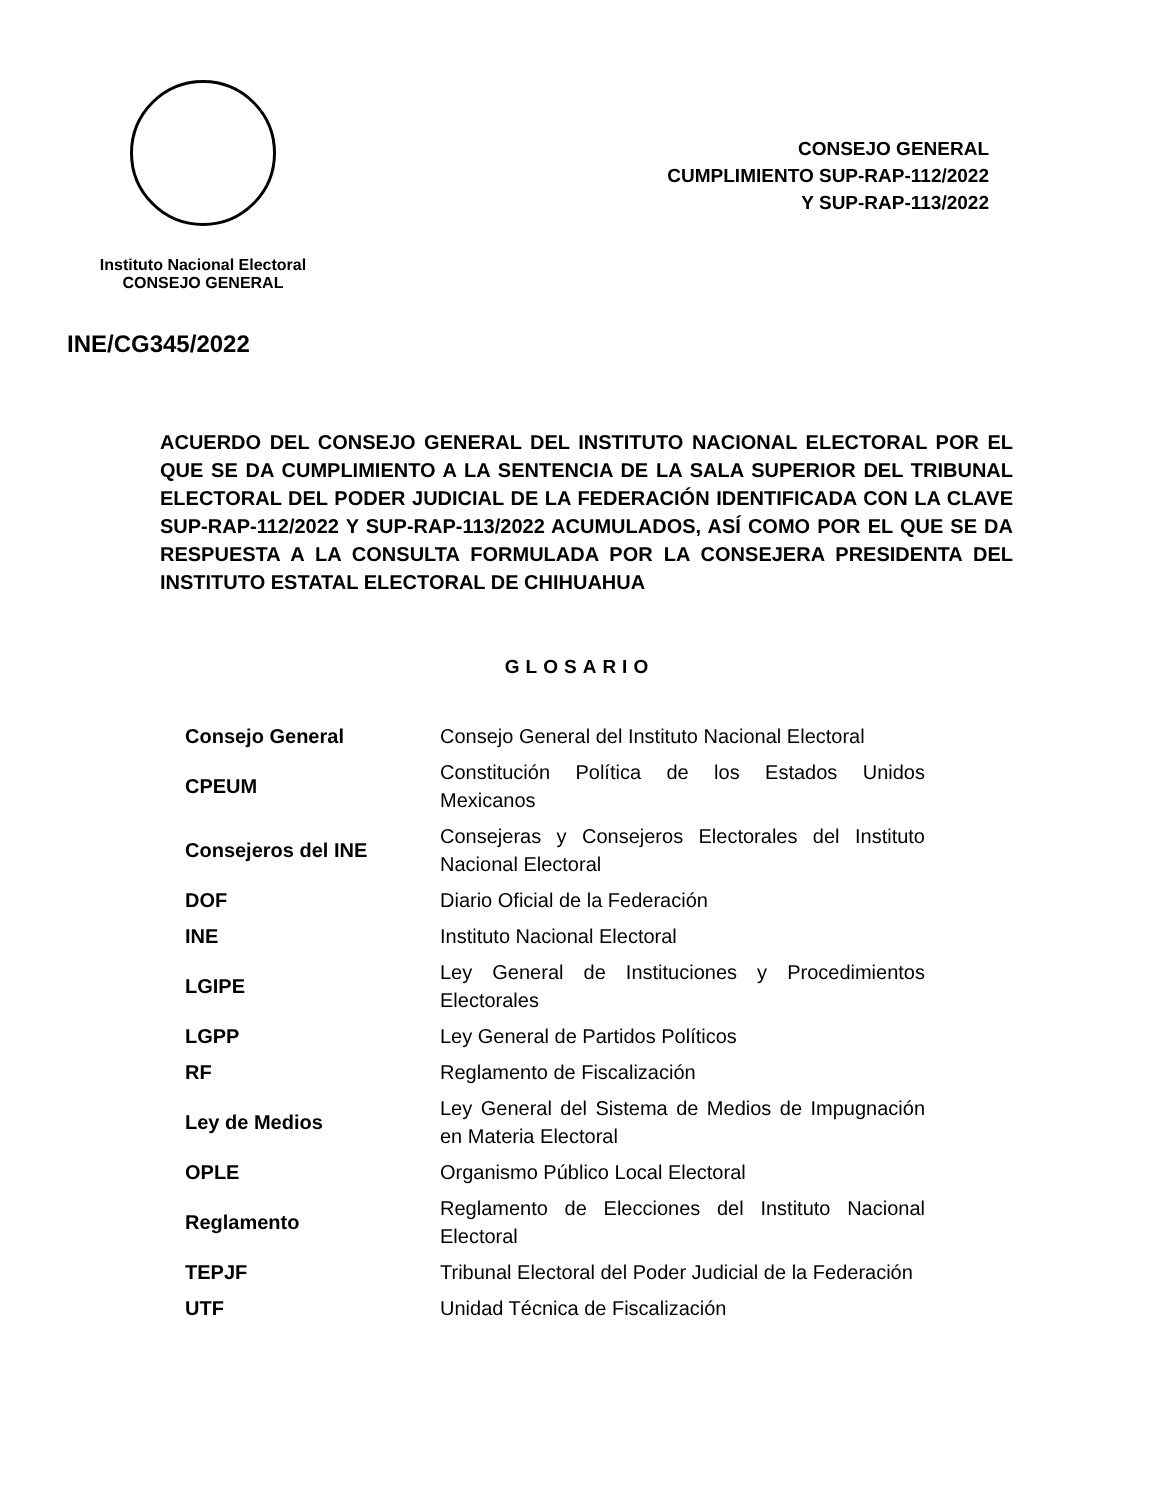Instituto Nacional Electoral
CONSEJO GENERAL
CONSEJO GENERAL
CUMPLIMIENTO SUP-RAP-112/2022
Y SUP-RAP-113/2022
INE/CG345/2022
ACUERDO DEL CONSEJO GENERAL DEL INSTITUTO NACIONAL ELECTORAL POR EL QUE SE DA CUMPLIMIENTO A LA SENTENCIA DE LA SALA SUPERIOR DEL TRIBUNAL ELECTORAL DEL PODER JUDICIAL DE LA FEDERACIÓN IDENTIFICADA CON LA CLAVE SUP-RAP-112/2022 Y SUP-RAP-113/2022 ACUMULADOS, ASÍ COMO POR EL QUE SE DA RESPUESTA A LA CONSULTA FORMULADA POR LA CONSEJERA PRESIDENTA DEL INSTITUTO ESTATAL ELECTORAL DE CHIHUAHUA
GLOSARIO
| Consejo General | Consejo General del Instituto Nacional Electoral |
| CPEUM | Constitución Política de los Estados Unidos Mexicanos |
| Consejeros del INE | Consejeras y Consejeros Electorales del Instituto Nacional Electoral |
| DOF | Diario Oficial de la Federación |
| INE | Instituto Nacional Electoral |
| LGIPE | Ley General de Instituciones y Procedimientos Electorales |
| LGPP | Ley General de Partidos Políticos |
| RF | Reglamento de Fiscalización |
| Ley de Medios | Ley General del Sistema de Medios de Impugnación en Materia Electoral |
| OPLE | Organismo Público Local Electoral |
| Reglamento | Reglamento de Elecciones del Instituto Nacional Electoral |
| TEPJF | Tribunal Electoral del Poder Judicial de la Federación |
| UTF | Unidad Técnica de Fiscalización |